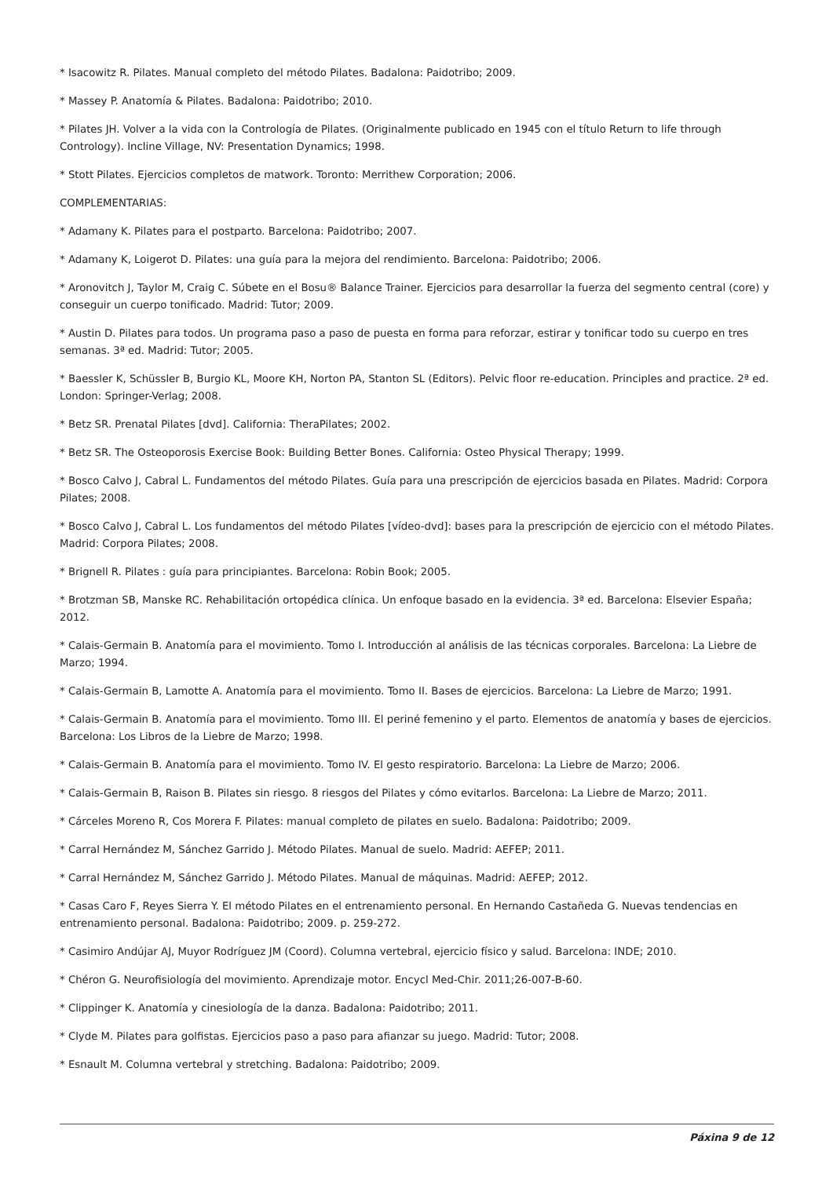* Isacowitz R. Pilates. Manual completo del método Pilates. Badalona: Paidotribo; 2009.
* Massey P. Anatomía & Pilates. Badalona: Paidotribo; 2010.
* Pilates JH. Volver a la vida con la Contrología de Pilates. (Originalmente publicado en 1945 con el título Return to life through Contrology). Incline Village, NV: Presentation Dynamics; 1998.
* Stott Pilates. Ejercicios completos de matwork. Toronto: Merrithew Corporation; 2006.
COMPLEMENTARIAS:
* Adamany K. Pilates para el postparto. Barcelona: Paidotribo; 2007.
* Adamany K, Loigerot D. Pilates: una guía para la mejora del rendimiento. Barcelona: Paidotribo; 2006.
* Aronovitch J, Taylor M, Craig C. Súbete en el Bosu® Balance Trainer. Ejercicios para desarrollar la fuerza del segmento central (core) y conseguir un cuerpo tonificado. Madrid: Tutor; 2009.
* Austin D. Pilates para todos. Un programa paso a paso de puesta en forma para reforzar, estirar y tonificar todo su cuerpo en tres semanas. 3ª ed. Madrid: Tutor; 2005.
* Baessler K, Schüssler B, Burgio KL, Moore KH, Norton PA, Stanton SL (Editors). Pelvic floor re-education. Principles and practice. 2ª ed. London: Springer-Verlag; 2008.
* Betz SR. Prenatal Pilates [dvd]. California: TheraPilates; 2002.
* Betz SR. The Osteoporosis Exercise Book: Building Better Bones. California: Osteo Physical Therapy; 1999.
* Bosco Calvo J, Cabral L. Fundamentos del método Pilates. Guía para una prescripción de ejercicios basada en Pilates. Madrid: Corpora Pilates; 2008.
* Bosco Calvo J, Cabral L. Los fundamentos del método Pilates [vídeo-dvd]: bases para la prescripción de ejercicio con el método Pilates. Madrid: Corpora Pilates; 2008.
* Brignell R. Pilates : guía para principiantes. Barcelona: Robin Book; 2005.
* Brotzman SB, Manske RC. Rehabilitación ortopédica clínica. Un enfoque basado en la evidencia. 3ª ed. Barcelona: Elsevier España; 2012.
* Calais-Germain B. Anatomía para el movimiento. Tomo I. Introducción al análisis de las técnicas corporales. Barcelona: La Liebre de Marzo; 1994.
* Calais-Germain B, Lamotte A. Anatomía para el movimiento. Tomo II. Bases de ejercicios. Barcelona: La Liebre de Marzo; 1991.
* Calais-Germain B. Anatomía para el movimiento. Tomo III. El periné femenino y el parto. Elementos de anatomía y bases de ejercicios. Barcelona: Los Libros de la Liebre de Marzo; 1998.
* Calais-Germain B. Anatomía para el movimiento. Tomo IV. El gesto respiratorio. Barcelona: La Liebre de Marzo; 2006.
* Calais-Germain B, Raison B. Pilates sin riesgo. 8 riesgos del Pilates y cómo evitarlos. Barcelona: La Liebre de Marzo; 2011.
* Cárceles Moreno R, Cos Morera F. Pilates: manual completo de pilates en suelo. Badalona: Paidotribo; 2009.
* Carral Hernández M, Sánchez Garrido J. Método Pilates. Manual de suelo. Madrid: AEFEP; 2011.
* Carral Hernández M, Sánchez Garrido J. Método Pilates. Manual de máquinas. Madrid: AEFEP; 2012.
* Casas Caro F, Reyes Sierra Y. El método Pilates en el entrenamiento personal. En Hernando Castañeda G. Nuevas tendencias en entrenamiento personal. Badalona: Paidotribo; 2009. p. 259-272.
* Casimiro Andújar AJ, Muyor Rodríguez JM (Coord). Columna vertebral, ejercicio físico y salud. Barcelona: INDE; 2010.
* Chéron G. Neurofisiología del movimiento. Aprendizaje motor. Encycl Med-Chir. 2011;26-007-B-60.
* Clippinger K. Anatomía y cinesiología de la danza. Badalona: Paidotribo; 2011.
* Clyde M. Pilates para golfistas. Ejercicios paso a paso para afianzar su juego. Madrid: Tutor; 2008.
* Esnault M. Columna vertebral y stretching. Badalona: Paidotribo; 2009.
Páxina 9 de 12